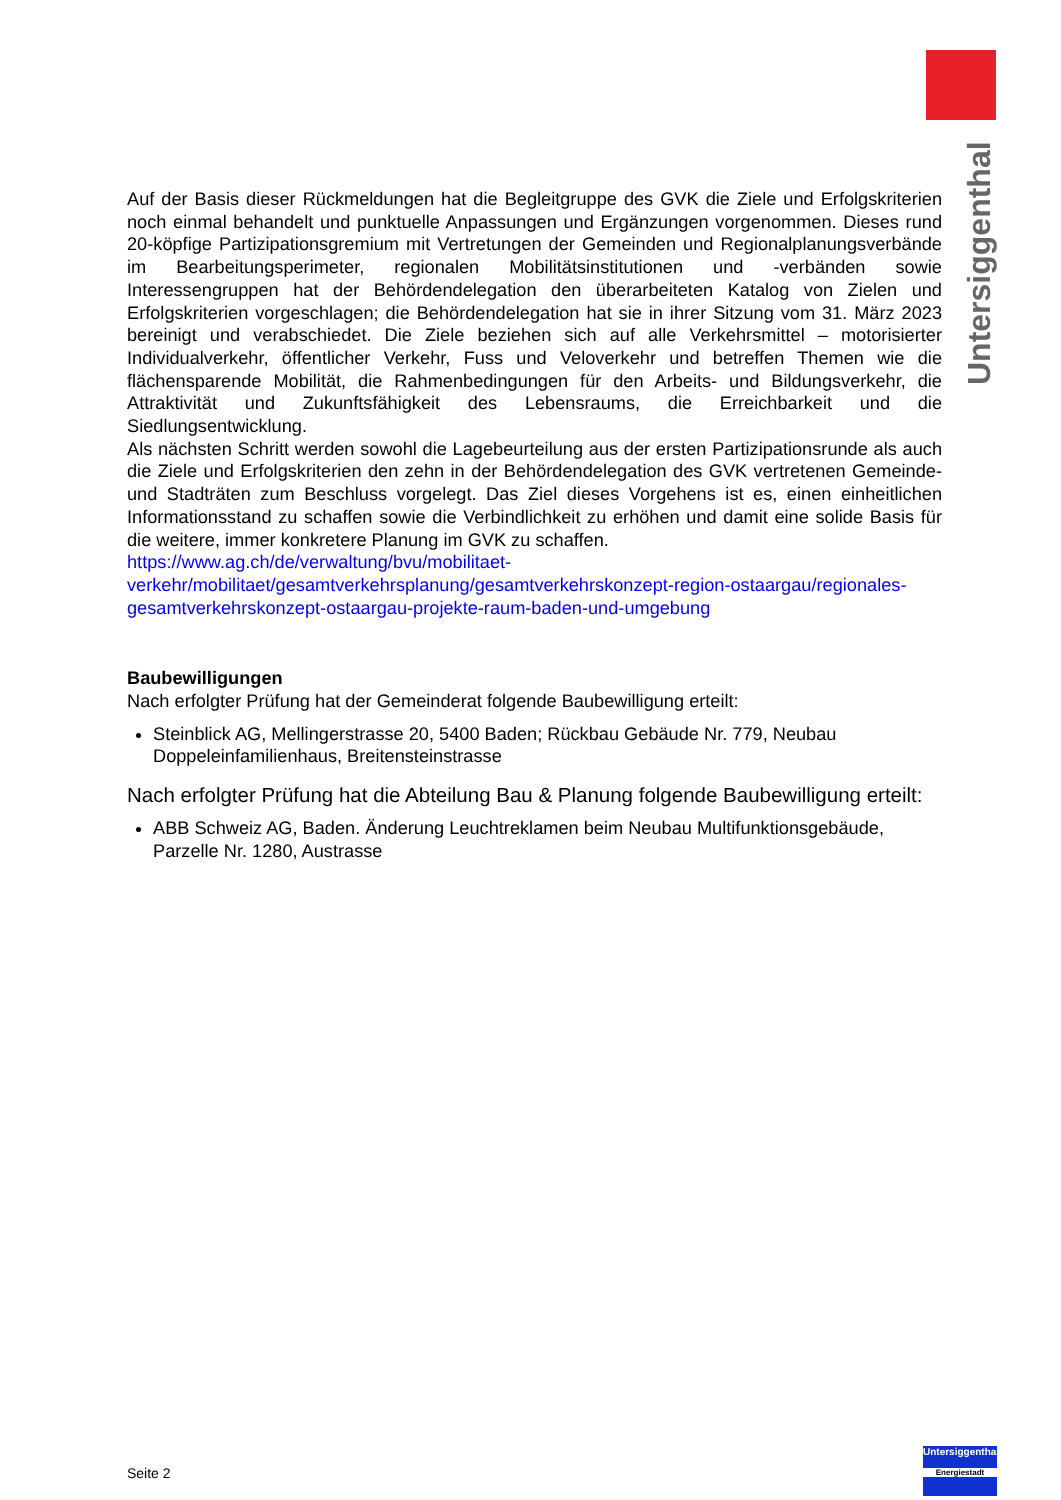Untersiggenthal
Auf der Basis dieser Rückmeldungen hat die Begleitgruppe des GVK die Ziele und Erfolgskriterien noch einmal behandelt und punktuelle Anpassungen und Ergänzungen vorgenommen. Dieses rund 20-köpfige Partizipationsgremium mit Vertretungen der Gemeinden und Regionalplanungsverbände im Bearbeitungsperimeter, regionalen Mobilitätsinstitutionen und -verbänden sowie Interessengruppen hat der Behördendelegation den überarbeiteten Katalog von Zielen und Erfolgskriterien vorgeschlagen; die Behördendelegation hat sie in ihrer Sitzung vom 31. März 2023 bereinigt und verabschiedet. Die Ziele beziehen sich auf alle Verkehrsmittel – motorisierter Individualverkehr, öffentlicher Verkehr, Fuss und Veloverkehr und betreffen Themen wie die flächensparende Mobilität, die Rahmenbedingungen für den Arbeits- und Bildungsverkehr, die Attraktivität und Zukunftsfähigkeit des Lebensraums, die Erreichbarkeit und die Siedlungsentwicklung.
Als nächsten Schritt werden sowohl die Lagebeurteilung aus der ersten Partizipationsrunde als auch die Ziele und Erfolgskriterien den zehn in der Behördendelegation des GVK vertretenen Gemeinde- und Stadträten zum Beschluss vorgelegt. Das Ziel dieses Vorgehens ist es, einen einheitlichen Informationsstand zu schaffen sowie die Verbindlichkeit zu erhöhen und damit eine solide Basis für die weitere, immer konkretere Planung im GVK zu schaffen.
https://www.ag.ch/de/verwaltung/bvu/mobilitaet-verkehr/mobilitaet/gesamtverkehrsplanung/gesamtverkehrskonzept-region-ostaargau/regionales-gesamtverkehrskonzept-ostaargau-projekte-raum-baden-und-umgebung
Baubewilligungen
Nach erfolgter Prüfung hat der Gemeinderat folgende Baubewilligung erteilt:
Steinblick AG, Mellingerstrasse 20, 5400 Baden; Rückbau Gebäude Nr. 779, Neubau Doppeleinfamilienhaus, Breitensteinstrasse
Nach erfolgter Prüfung hat die Abteilung Bau & Planung folgende Baubewilligung erteilt:
ABB Schweiz AG, Baden. Änderung Leuchtreklamen beim Neubau Multifunktionsgebäude, Parzelle Nr. 1280, Austrasse
Seite 2
Untersiggenthal
Energiestadt